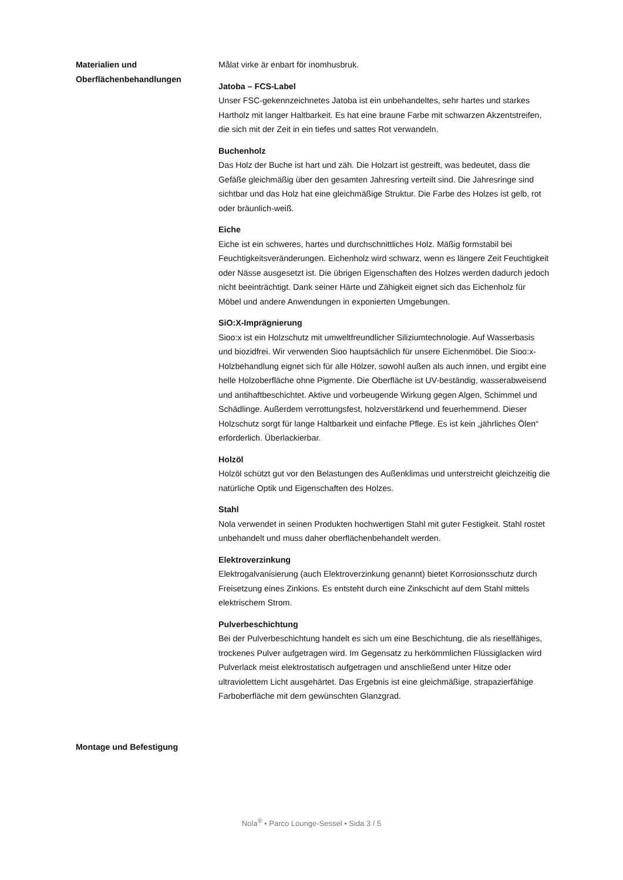Materialien und
Oberflächenbehandlungen
Målat virke är enbart för inomhusbruk.
Jatoba – FCS-Label
Unser FSC-gekennzeichnetes Jatoba ist ein unbehandeltes, sehr hartes und starkes Hartholz mit langer Haltbarkeit. Es hat eine braune Farbe mit schwarzen Akzentstreifen, die sich mit der Zeit in ein tiefes und sattes Rot verwandeln.
Buchenholz
Das Holz der Buche ist hart und zäh. Die Holzart ist gestreift, was bedeutet, dass die Gefäße gleichmäßig über den gesamten Jahresring verteilt sind. Die Jahresringe sind sichtbar und das Holz hat eine gleichmäßige Struktur. Die Farbe des Holzes ist gelb, rot oder bräunlich-weiß.
Eiche
Eiche ist ein schweres, hartes und durchschnittliches Holz. Mäßig formstabil bei Feuchtigkeitsveränderungen. Eichenholz wird schwarz, wenn es längere Zeit Feuchtigkeit oder Nässe ausgesetzt ist. Die übrigen Eigenschaften des Holzes werden dadurch jedoch nicht beeinträchtigt. Dank seiner Härte und Zähigkeit eignet sich das Eichenholz für Möbel und andere Anwendungen in exponierten Umgebungen.
SiO:X-Imprägnierung
Sioo:x ist ein Holzschutz mit umweltfreundlicher Siliziumtechnologie. Auf Wasserbasis und biozidfrei. Wir verwenden Sioo hauptsächlich für unsere Eichenmöbel. Die Sioo:x-Holzbehandlung eignet sich für alle Hölzer, sowohl außen als auch innen, und ergibt eine helle Holzoberfläche ohne Pigmente. Die Oberfläche ist UV-beständig, wasserabweisend und antihaftbeschichtet. Aktive und vorbeugende Wirkung gegen Algen, Schimmel und Schädlinge. Außerdem verrottungsfest, holzverstärkend und feuerhemmend. Dieser Holzschutz sorgt für lange Haltbarkeit und einfache Pflege. Es ist kein „jährliches Ölen“ erforderlich. Überlackierbar.
Holzöl
Holzöl schützt gut vor den Belastungen des Außenklimas und unterstreicht gleichzeitig die natürliche Optik und Eigenschaften des Holzes.
Stahl
Nola verwendet in seinen Produkten hochwertigen Stahl mit guter Festigkeit. Stahl rostet unbehandelt und muss daher oberflächenbehandelt werden.
Elektroverzinkung
Elektrogalvanisierung (auch Elektroverzinkung genannt) bietet Korrosionsschutz durch Freisetzung eines Zinkions. Es entsteht durch eine Zinkschicht auf dem Stahl mittels elektrischem Strom.
Pulverbeschichtung
Bei der Pulverbeschichtung handelt es sich um eine Beschichtung, die als rieselfähiges, trockenes Pulver aufgetragen wird. Im Gegensatz zu herkömmlichen Flüssiglacken wird Pulverlack meist elektrostatisch aufgetragen und anschließend unter Hitze oder ultraviolettem Licht ausgehärtet. Das Ergebnis ist eine gleichmäßige, strapazierfähige Farboberfläche mit dem gewünschten Glanzgrad.
Montage und Befestigung
Nola<sup>®</sup> • Parco Lounge-Sessel • Sida 3 / 5